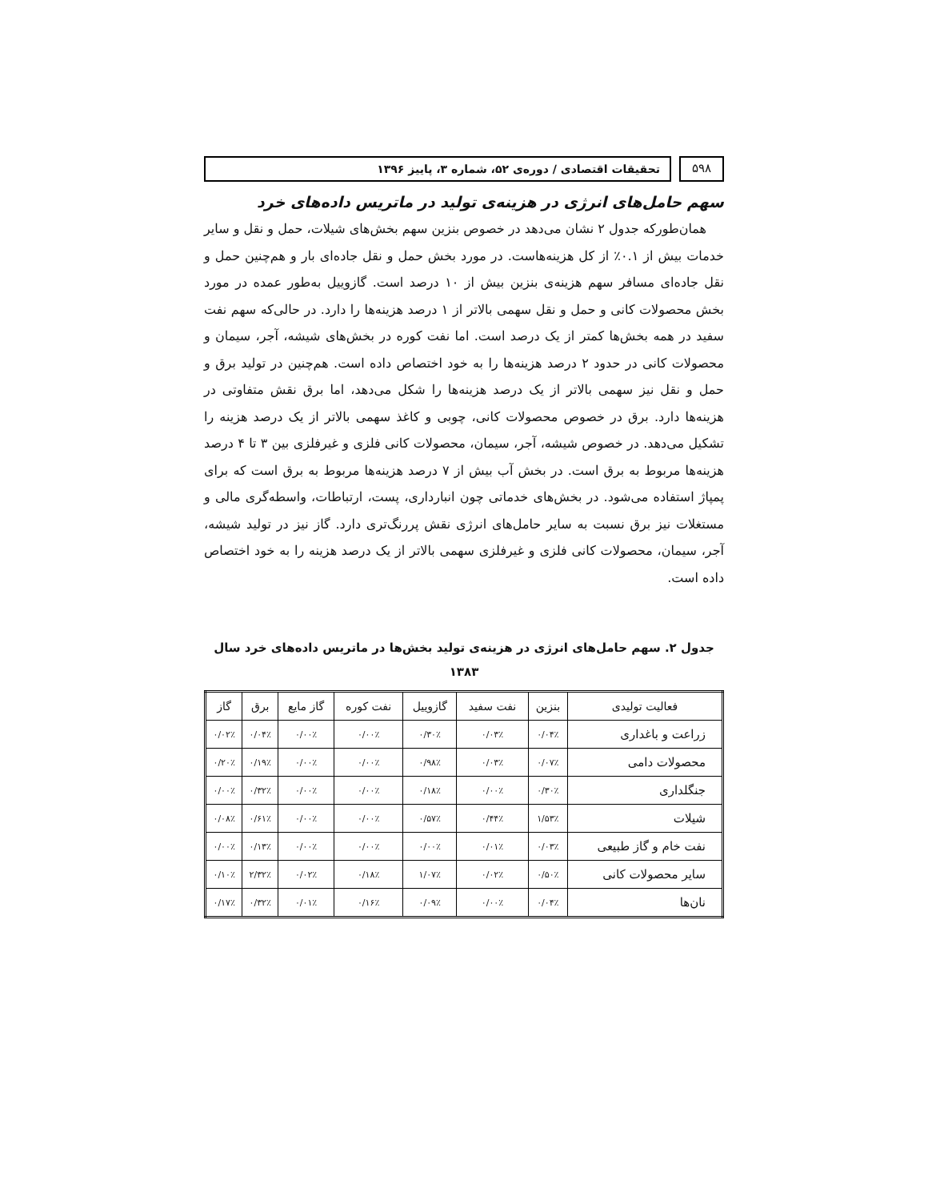۵۹۸ تحقیقات اقتصادی / دوره‌ی ۵۲، شماره ۳، پاییز ۱۳۹۶
سهم حامل‌های انرژی در هزینه‌ی تولید در ماتریس داده‌های خرد
همان‌طورکه جدول ۲ نشان می‌دهد در خصوص بنزین سهم بخش‌های شیلات، حمل و نقل و سایر خدمات بیش از ۰.۱٪ از کل هزینه‌هاست. در مورد بخش حمل و نقل جاده‌ای بار و هم‌چنین حمل و نقل جاده‌ای مسافر سهم هزینه‌ی بنزین بیش از ۱۰ درصد است. گازوییل به‌طور عمده در مورد بخش محصولات کانی و حمل و نقل سهمی بالاتر از ۱ درصد هزینه‌ها را دارد. در حالی‌که سهم نفت سفید در همه بخش‌ها کمتر از یک درصد است. اما نفت کوره در بخش‌های شیشه، آجر، سیمان و محصولات کانی در حدود ۲ درصد هزینه‌ها را به خود اختصاص داده است. هم‌چنین در تولید برق و حمل و نقل نیز سهمی بالاتر از یک درصد هزینه‌ها را شکل می‌دهد، اما برق نقش متفاوتی در هزینه‌ها دارد. برق در خصوص محصولات کانی، چوبی و کاغذ سهمی بالاتر از یک درصد هزینه را تشکیل می‌دهد. در خصوص شیشه، آجر، سیمان، محصولات کانی فلزی و غیرفلزی بین ۳ تا ۴ درصد هزینه‌ها مربوط به برق است. در بخش آب بیش از ۷ درصد هزینه‌ها مربوط به برق است که برای پمپاژ استفاده می‌شود. در بخش‌های خدماتی چون انبارداری، پست، ارتباطات، واسطه‌گری مالی و مستغلات نیز برق نسبت به سایر حامل‌های انرژی نقش پررنگ‌تری دارد. گاز نیز در تولید شیشه، آجر، سیمان، محصولات کانی فلزی و غیرفلزی سهمی بالاتر از یک درصد هزینه را به خود اختصاص داده است.
جدول ۲. سهم حامل‌های انرژی در هزینه‌ی تولید بخش‌ها در ماتریس داده‌های خرد سال
۱۳۸۳
| فعالیت تولیدی | بنزین | نفت سفید | گازوییل | نفت کوره | گاز مایع | برق | گاز |
| --- | --- | --- | --- | --- | --- | --- | --- |
| زراعت و باغداری | ۰/۰۴٪ | ۰/۰۳٪ | ۰/۳۰٪ | ۰/۰۰٪ | ۰/۰۰٪ | ۰/۰۴٪ | ۰/۰۲٪ |
| محصولات دامی | ۰/۰۷٪ | ۰/۰۳٪ | ۰/۹۸٪ | ۰/۰۰٪ | ۰/۰۰٪ | ۰/۱۹٪ | ۰/۲۰٪ |
| جنگلداری | ۰/۳۰٪ | ۰/۰۰٪ | ۰/۱۸٪ | ۰/۰۰٪ | ۰/۰۰٪ | ۰/۳۲٪ | ۰/۰۰٪ |
| شیلات | ۱/۵۳٪ | ۰/۴۴٪ | ۰/۵۷٪ | ۰/۰۰٪ | ۰/۰۰٪ | ۰/۶۱٪ | ۰/۰۸٪ |
| نفت خام و گاز طبیعی | ۰/۰۳٪ | ۰/۰۱٪ | ۰/۰۰٪ | ۰/۰۰٪ | ۰/۰۰٪ | ۰/۱۳٪ | ۰/۰۰٪ |
| سایر محصولات کانی | ۰/۵۰٪ | ۰/۰۲٪ | ۱/۰۷٪ | ۰/۱۸٪ | ۰/۰۲٪ | ۲/۳۲٪ | ۰/۱۰٪ |
| نان‌ها | ۰/۰۴٪ | ۰/۰۰٪ | ۰/۰۹٪ | ۰/۱۶٪ | ۰/۰۱٪ | ۰/۳۲٪ | ۰/۱۷٪ |